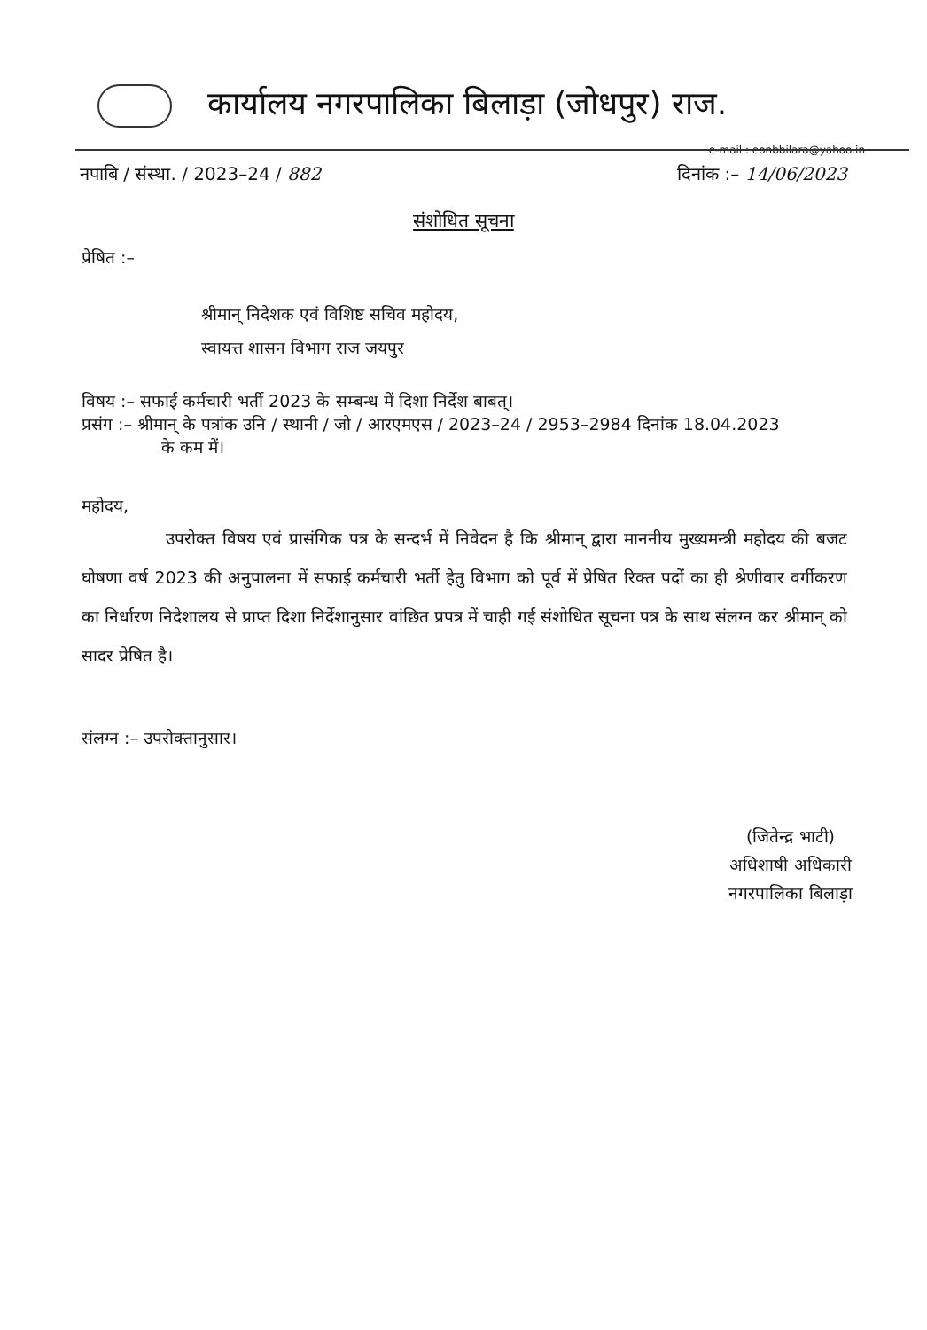कार्यालय नगरपालिका बिलाड़ा (जोधपुर) राज.
e-mail : eonbbilara@yahoo.in
नपाबि / संस्था. / 2023–24 / 882 दिनांक :– 14/06/2023
संशोधित सूचना
प्रेषित :–
श्रीमान् निदेशक एवं विशिष्ट सचिव महोदय,
स्वायत्त शासन विभाग राज जयपुर
विषय :– सफाई कर्मचारी भर्ती 2023 के सम्बन्ध में दिशा निर्देश बाबत्।
प्रसंग :– श्रीमान् के पत्रांक उनि / स्थानी / जो / आरएमएस / 2023–24 / 2953–2984 दिनांक 18.04.2023
के कम में।
महोदय,
उपरोक्त विषय एवं प्रासंगिक पत्र के सन्दर्भ में निवेदन है कि श्रीमान् द्वारा माननीय मुख्यमन्त्री महोदय की बजट घोषणा वर्ष 2023 की अनुपालना में सफाई कर्मचारी भर्ती हेतु विभाग को पूर्व में प्रेषित रिक्त पदों का ही श्रेणीवार वर्गीकरण का निर्धारण निदेशालय से प्राप्त दिशा निर्देशानुसार वांछित प्रपत्र में चाही गई संशोधित सूचना पत्र के साथ संलग्न कर श्रीमान् को सादर प्रेषित है।
संलग्न :– उपरोक्तानुसार।
(जितेन्द्र भाटी)
अधिशाषी अधिकारी
नगरपालिका बिलाड़ा